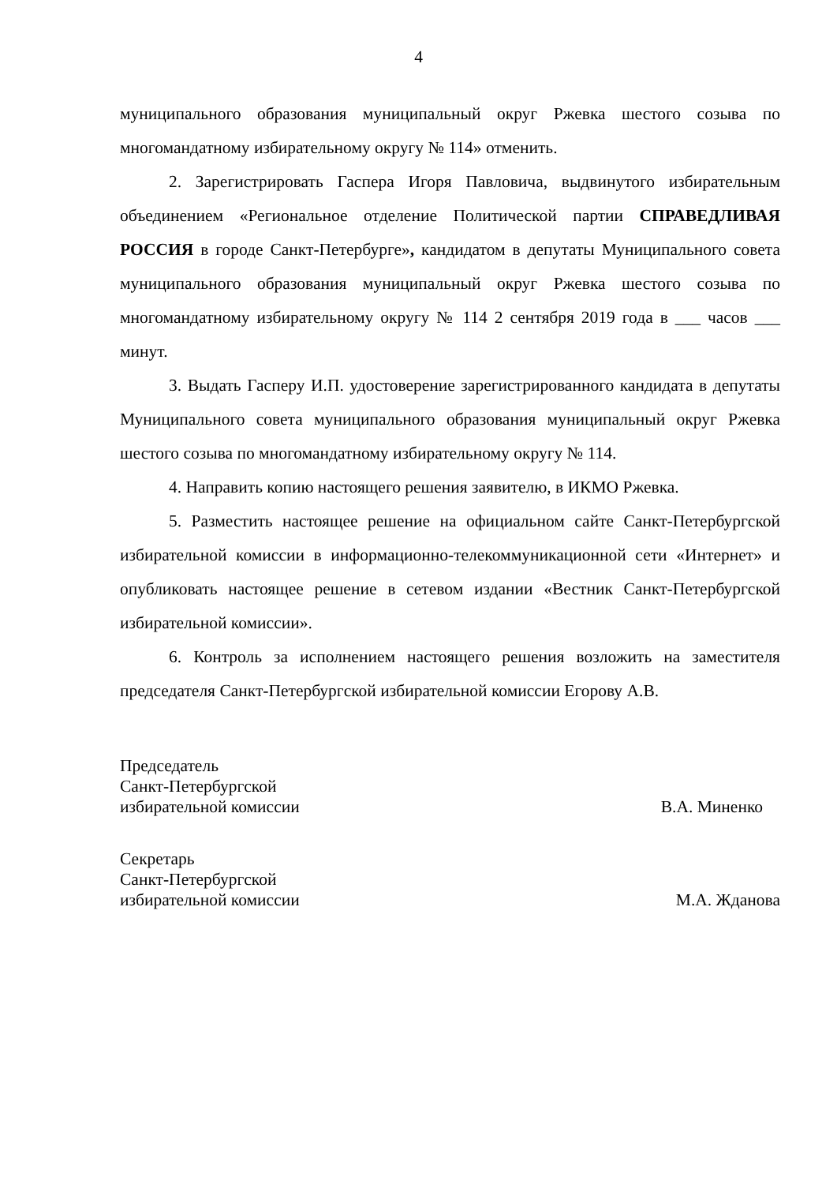4
муниципального образования муниципальный округ Ржевка шестого созыва по многомандатному избирательному округу № 114» отменить.
2. Зарегистрировать Гаспера Игоря Павловича, выдвинутого избирательным объединением «Региональное отделение Политической партии СПРАВЕДЛИВАЯ РОССИЯ в городе Санкт-Петербурге», кандидатом в депутаты Муниципального совета муниципального образования муниципальный округ Ржевка шестого созыва по многомандатному избирательному округу № 114 2 сентября 2019 года в ___ часов ___ минут.
3. Выдать Гасперу И.П. удостоверение зарегистрированного кандидата в депутаты Муниципального совета муниципального образования муниципальный округ Ржевка шестого созыва по многомандатному избирательному округу № 114.
4. Направить копию настоящего решения заявителю, в ИКМО Ржевка.
5. Разместить настоящее решение на официальном сайте Санкт-Петербургской избирательной комиссии в информационно-телекоммуникационной сети «Интернет» и опубликовать настоящее решение в сетевом издании «Вестник Санкт-Петербургской избирательной комиссии».
6. Контроль за исполнением настоящего решения возложить на заместителя председателя Санкт-Петербургской избирательной комиссии Егорову А.В.
Председатель
Санкт-Петербургской
избирательной комиссии В.А. Миненко
Секретарь
Санкт-Петербургской
избирательной комиссии М.А. Жданова